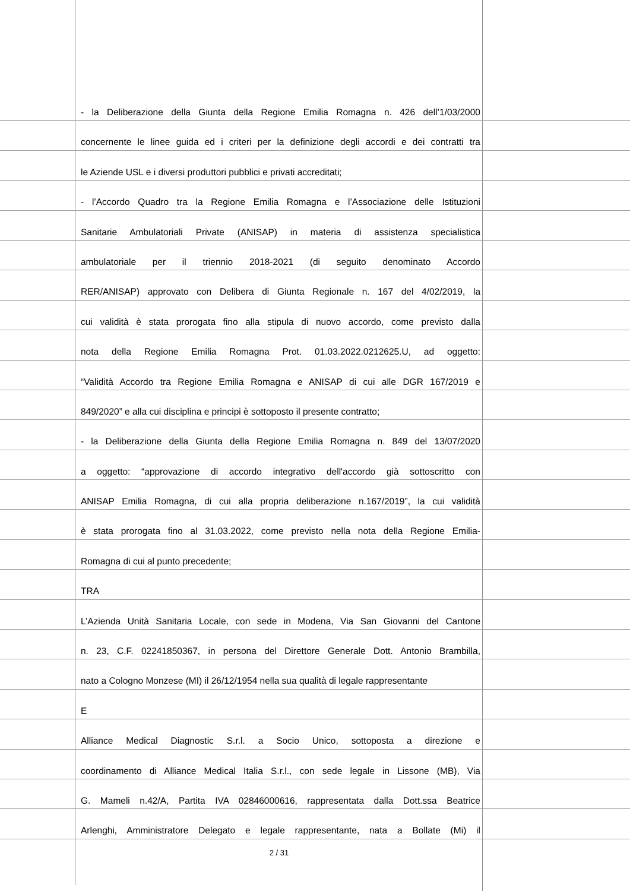- la Deliberazione della Giunta della Regione Emilia Romagna n. 426 dell’1/03/2000
concernente le linee guida ed i criteri per la definizione degli accordi e dei contratti tra
le Aziende USL e i diversi produttori pubblici e privati accreditati;
- l’Accordo Quadro tra la Regione Emilia Romagna e l’Associazione delle Istituzioni
Sanitarie Ambulatoriali Private (ANISAP) in materia di assistenza specialistica
ambulatoriale per il triennio 2018-2021 (di seguito denominato Accordo
RER/ANISAP) approvato con Delibera di Giunta Regionale n. 167 del 4/02/2019, la
cui validità è stata prorogata fino alla stipula di nuovo accordo, come previsto dalla
nota della Regione Emilia Romagna Prot. 01.03.2022.0212625.U, ad oggetto:
“Validità Accordo tra Regione Emilia Romagna e ANISAP di cui alle DGR 167/2019 e
849/2020” e alla cui disciplina e principi è sottoposto il presente contratto;
- la Deliberazione della Giunta della Regione Emilia Romagna n. 849 del 13/07/2020
a oggetto: “approvazione di accordo integrativo dell'accordo già sottoscritto con
ANISAP Emilia Romagna, di cui alla propria deliberazione n.167/2019”, la cui validità
è stata prorogata fino al 31.03.2022, come previsto nella nota della Regione Emilia-
Romagna di cui al punto precedente;
TRA
L’Azienda Unità Sanitaria Locale, con sede in Modena, Via San Giovanni del Cantone
n. 23, C.F. 02241850367, in persona del Direttore Generale Dott. Antonio Brambilla,
nato a Cologno Monzese (MI) il 26/12/1954 nella sua qualità di legale rappresentante
E
Alliance Medical Diagnostic S.r.l. a Socio Unico, sottoposta a direzione e
coordinamento di Alliance Medical Italia S.r.l., con sede legale in Lissone (MB), Via
G. Mameli n.42/A, Partita IVA 02846000616, rappresentata dalla Dott.ssa Beatrice
Arlenghi, Amministratore Delegato e legale rappresentante, nata a Bollate (Mi) il
2 / 31